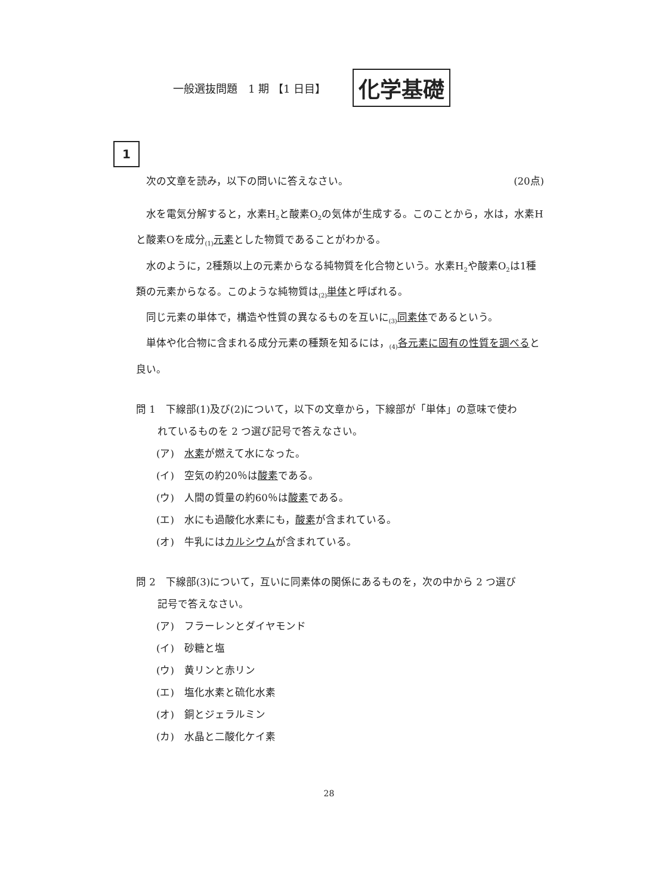一般選抜問題　1 期 【1 日目】 化学基礎
1
次の文章を読み，以下の問いに答えなさい。 (20点)
水を電気分解すると，水素H<sub>2</sub>と酸素O<sub>2</sub>の気体が生成する。このことから，水は，水素Hと酸素Oを成分<sub>(1)</sub>元素とした物質であることがわかる。
水のように，2種類以上の元素からなる純物質を化合物という。水素H<sub>2</sub>や酸素O<sub>2</sub>は1種類の元素からなる。このような純物質は<sub>(2)</sub>単体と呼ばれる。
同じ元素の単体で，構造や性質の異なるものを互いに<sub>(3)</sub>同素体であるという。
単体や化合物に含まれる成分元素の種類を知るには，<sub>(4)</sub>各元素に固有の性質を調べると良い。
問 1　下線部(1)及び(2)について，以下の文章から，下線部が「単体」の意味で使わ
れているものを 2 つ選び記号で答えなさい。
(ア)　水素が燃えて水になった。
(イ)　空気の約20％は酸素である。
(ウ)　人間の質量の約60％は酸素である。
(エ)　水にも過酸化水素にも，酸素が含まれている。
(オ)　牛乳にはカルシウムが含まれている。
問 2　下線部(3)について，互いに同素体の関係にあるものを，次の中から 2 つ選び
記号で答えなさい。
(ア)　フラーレンとダイヤモンド
(イ)　砂糖と塩
(ウ)　黄リンと赤リン
(エ)　塩化水素と硫化水素
(オ)　銅とジェラルミン
(カ)　水晶と二酸化ケイ素
28